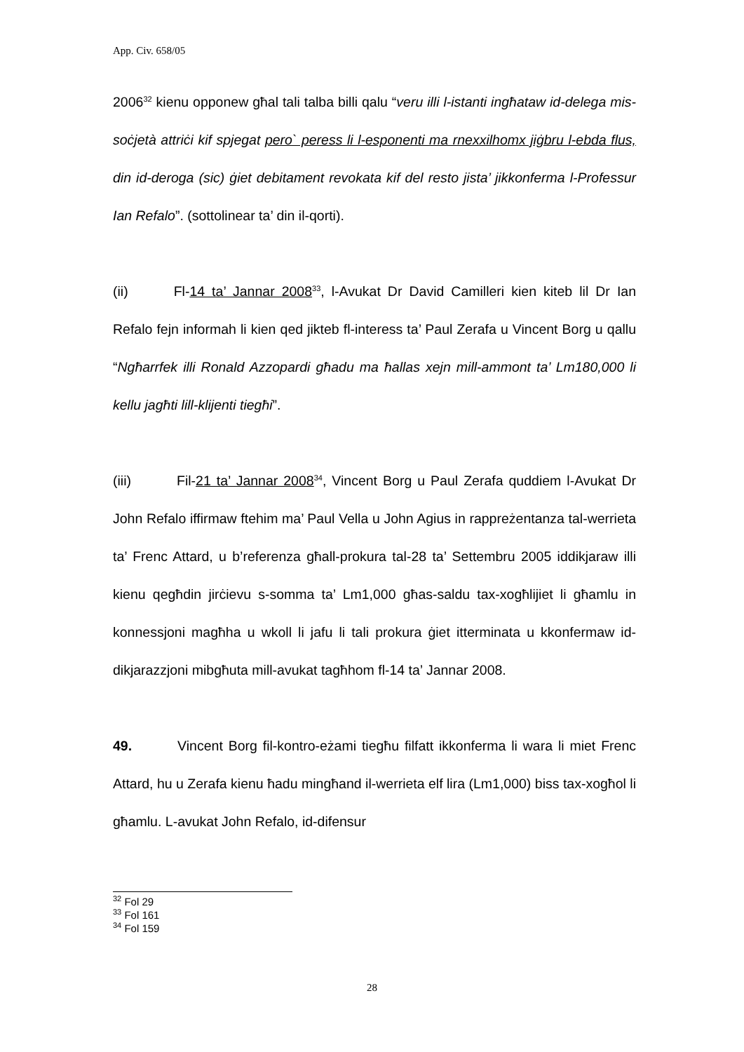App. Civ. 658/05
2006<sup>32</sup> kienu opponew għal tali talba billi qalu “veru illi l-istanti ingħataw id-delega mis-soċjetà attriċi kif spjegat pero` peress li l-esponenti ma rnexxilhomx jiġbru l-ebda flus, din id-deroga (sic) ġiet debitament revokata kif del resto jista’ jikkonferma l-Professur Ian Refalo”. (sottolinear ta’ din il-qorti).
(ii) Fl-14 ta’ Jannar 2008<sup>33</sup>, l-Avukat Dr David Camilleri kien kiteb lil Dr Ian Refalo fejn informah li kien qed jikteb fl-interess ta’ Paul Zerafa u Vincent Borg u qallu “Ngħarrfek illi Ronald Azzopardi għadu ma ħallas xejn mill-ammont ta’ Lm180,000 li kellu jagħti lill-klijenti tiegħi”.
(iii) Fil-21 ta’ Jannar 2008<sup>34</sup>, Vincent Borg u Paul Zerafa quddiem l-Avukat Dr John Refalo iffirmaw ftehim ma’ Paul Vella u John Agius in rappreżentanza tal-werrieta ta’ Frenc Attard, u b’referenza għall-prokura tal-28 ta’ Settembru 2005 iddikjaraw illi kienu qegħdin jirċievu s-somma ta’ Lm1,000 għas-saldu tax-xogħlijiet li għamlu in konnessjoni magħha u wkoll li jafu li tali prokura ġiet itterminata u kkonfermaw id-dikjarazzjoni mibgħuta mill-avukat tagħhom fl-14 ta’ Jannar 2008.
49. Vincent Borg fil-kontro-eżami tiegħu filfatt ikkonferma li wara li miet Frenc Attard, hu u Zerafa kienu ħadu mingħand il-werrieta elf lira (Lm1,000) biss tax-xogħol li għamlu. L-avukat John Refalo, id-difensur
<sup>32</sup> Fol 29
<sup>33</sup> Fol 161
<sup>34</sup> Fol 159
28